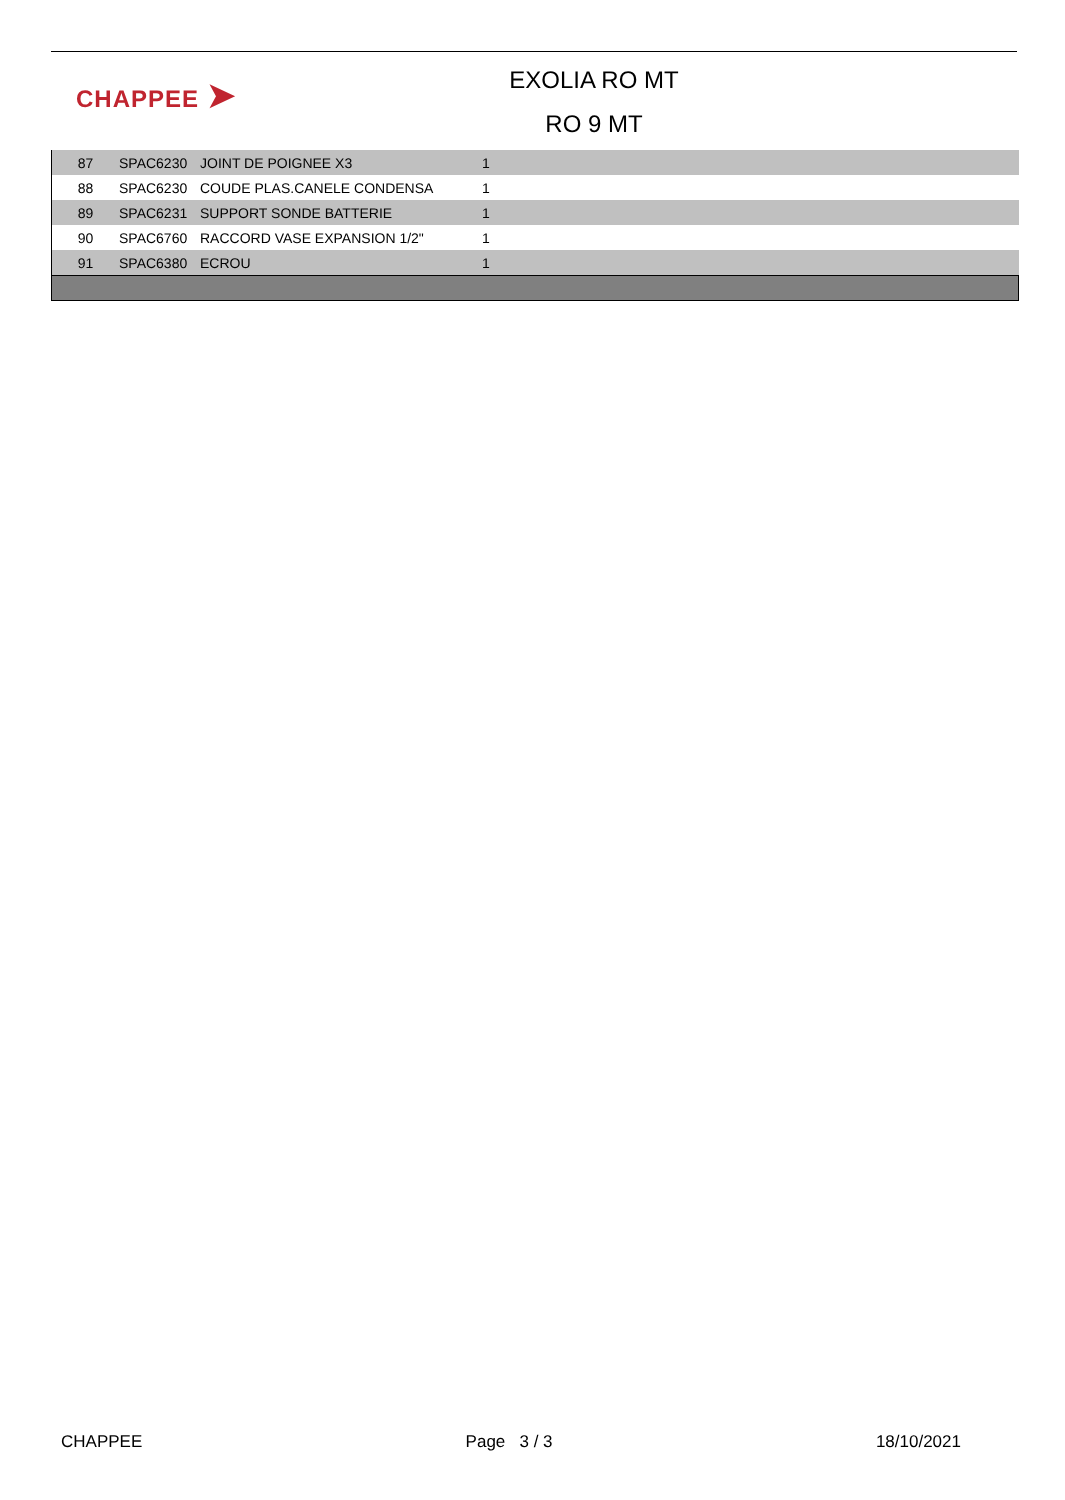CHAPPEE ➤
EXOLIA RO MT
RO 9 MT
| 87 | SPAC6230 | JOINT DE POIGNEE X3 | 1 |
| 88 | SPAC6230 | COUDE PLAS.CANELE CONDENSA | 1 |
| 89 | SPAC6231 | SUPPORT SONDE BATTERIE | 1 |
| 90 | SPAC6760 | RACCORD VASE EXPANSION 1/2" | 1 |
| 91 | SPAC6380 | ECROU | 1 |
CHAPPEE Page 3 / 3 18/10/2021